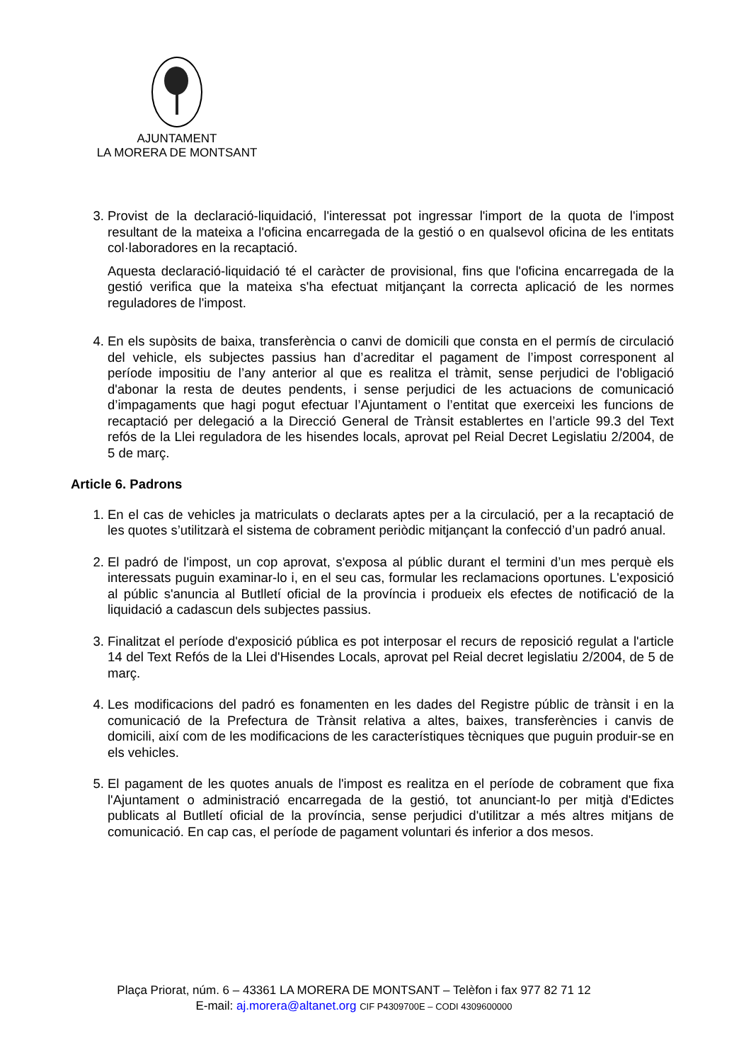AJUNTAMENT
LA MORERA DE MONTSANT
3. Provist de la declaració-liquidació, l'interessat pot ingressar l'import de la quota de l'impost resultant de la mateixa a l'oficina encarregada de la gestió o en qualsevol oficina de les entitats col·laboradores en la recaptació.
Aquesta declaració-liquidació té el caràcter de provisional, fins que l'oficina encarregada de la gestió verifica que la mateixa s'ha efectuat mitjançant la correcta aplicació de les normes reguladores de l'impost.
4. En els supòsits de baixa, transferència o canvi de domicili que consta en el permís de circulació del vehicle, els subjectes passius han d’acreditar el pagament de l’impost corresponent al període impositiu de l’any anterior al que es realitza el tràmit, sense perjudici de l'obligació d'abonar la resta de deutes pendents, i sense perjudici de les actuacions de comunicació d’impagaments que hagi pogut efectuar l’Ajuntament o l’entitat que exerceixi les funcions de recaptació per delegació a la Direcció General de Trànsit establertes en l’article 99.3 del Text refós de la Llei reguladora de les hisendes locals, aprovat pel Reial Decret Legislatiu 2/2004, de 5 de març.
Article 6. Padrons
1. En el cas de vehicles ja matriculats o declarats aptes per a la circulació, per a la recaptació de les quotes s’utilitzarà el sistema de cobrament periòdic mitjançant la confecció d’un padró anual.
2. El padró de l'impost, un cop aprovat, s'exposa al públic durant el termini d’un mes perquè els interessats puguin examinar-lo i, en el seu cas, formular les reclamacions oportunes. L'exposició al públic s'anuncia al Butlletí oficial de la província i produeix els efectes de notificació de la liquidació a cadascun dels subjectes passius.
3. Finalitzat el període d'exposició pública es pot interposar el recurs de reposició regulat a l'article 14 del Text Refós de la Llei d'Hisendes Locals, aprovat pel Reial decret legislatiu 2/2004, de 5 de març.
4. Les modificacions del padró es fonamenten en les dades del Registre públic de trànsit i en la comunicació de la Prefectura de Trànsit relativa a altes, baixes, transferències i canvis de domicili, així com de les modificacions de les característiques tècniques que puguin produir-se en els vehicles.
5. El pagament de les quotes anuals de l'impost es realitza en el període de cobrament que fixa l'Ajuntament o administració encarregada de la gestió, tot anunciant-lo per mitjà d'Edictes publicats al Butlletí oficial de la província, sense perjudici d'utilitzar a més altres mitjans de comunicació. En cap cas, el període de pagament voluntari és inferior a dos mesos.
Plaça Priorat, núm. 6 – 43361 LA MORERA DE MONTSANT – Telèfon i fax 977 82 71 12
E-mail: aj.morera@altanet.org CIF P4309700E – CODI 4309600000